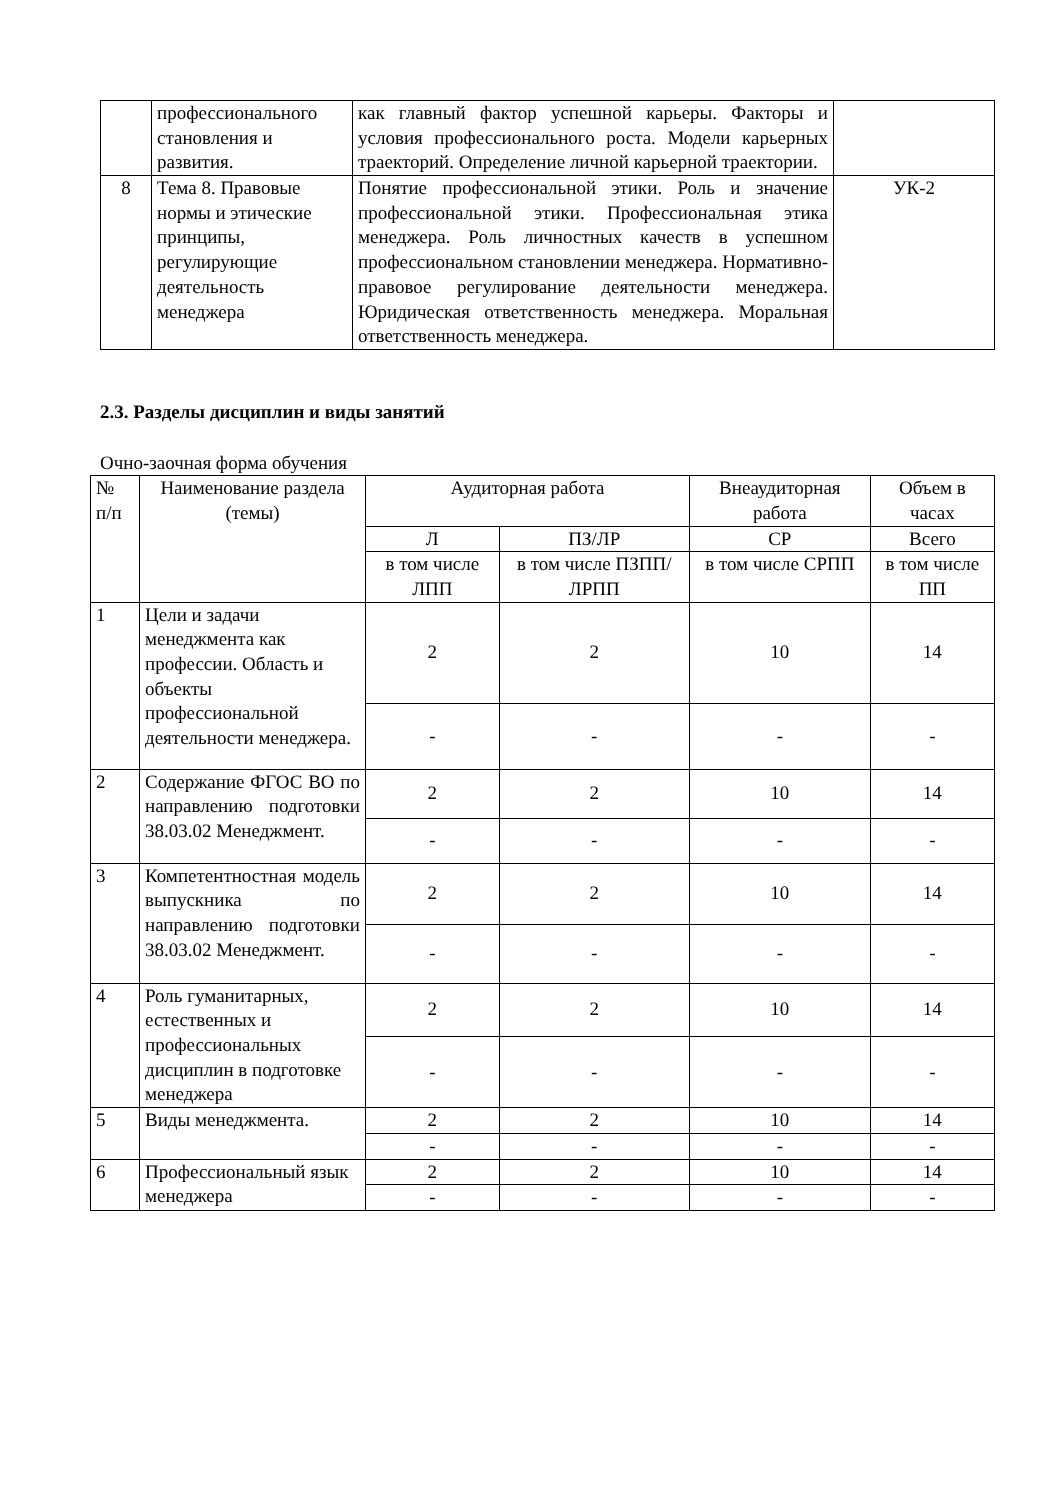| | профессионального становления и развития. | как главный фактор успешной карьеры. Факторы и условия профессионального роста. Модели карьерных траекторий. Определение личной карьерной траектории. | |
| 8 | Тема 8. Правовые нормы и этические принципы, регулирующие деятельность менеджера | Понятие профессиональной этики. Роль и значение профессиональной этики. Профессиональная этика менеджера. Роль личностных качеств в успешном профессиональном становлении менеджера. Нормативно-правовое регулирование деятельности менеджера. Юридическая ответственность менеджера. Моральная ответственность менеджера. | УК-2 |
2.3. Разделы дисциплин и виды занятий
Очно-заочная форма обучения
| № п/п | Наименование раздела (темы) | Аудиторная работа | | Внеаудиторная работа | Объем в часах |
| --- | --- | --- | --- | --- | --- |
| | | Л | ПЗ/ЛР | СР | Всего |
| | | в том числе ЛПП | в том числе ПЗПП/ЛРПП | в том числе СРПП | в том числе ПП |
| 1 | Цели и задачи менеджмента как профессии. Область и объекты профессиональной деятельности менеджера. | 2 | 2 | 10 | 14 |
| | | - | - | - | - |
| 2 | Содержание ФГОС ВО по направлению подготовки 38.03.02 Менеджмент. | 2 | 2 | 10 | 14 |
| | | - | - | - | - |
| 3 | Компетентностная модель выпускника по направлению подготовки 38.03.02 Менеджмент. | 2 | 2 | 10 | 14 |
| | | - | - | - | - |
| 4 | Роль гуманитарных, естественных и профессиональных дисциплин в подготовке менеджера | 2 | 2 | 10 | 14 |
| | | - | - | - | - |
| 5 | Виды менеджмента. | 2 | 2 | 10 | 14 |
| | | - | - | - | - |
| 6 | Профессиональный язык менеджера | 2 | 2 | 10 | 14 |
| | | - | - | - | - |